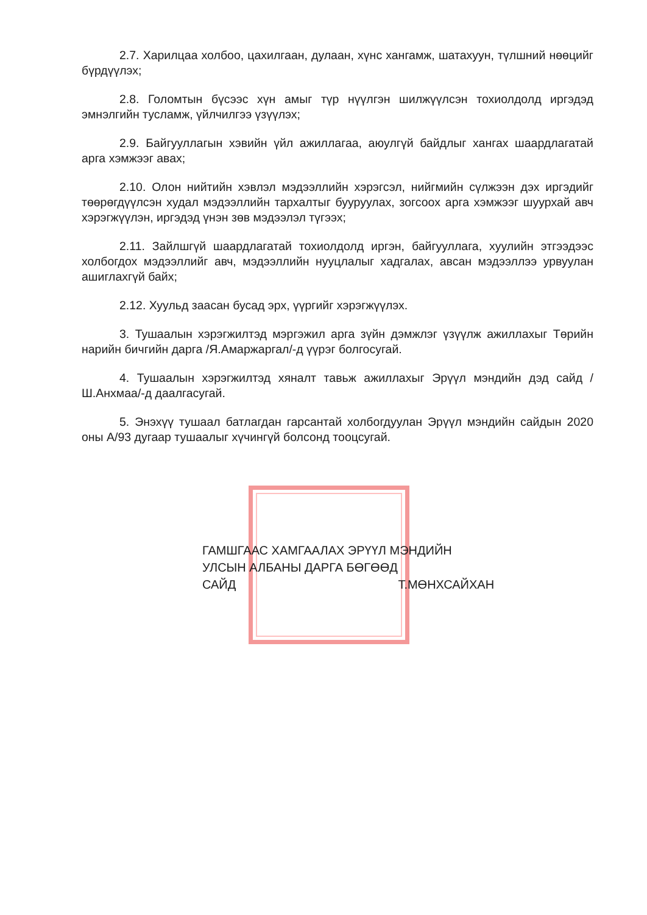2.7. Харилцаа холбоо, цахилгаан, дулаан, хүнс хангамж, шатахуун, түлшний нөөцийг бүрдүүлэх;
2.8. Голомтын бүсээс хүн амыг түр нүүлгэн шилжүүлсэн тохиолдолд иргэдэд эмнэлгийн тусламж, үйлчилгээ үзүүлэх;
2.9. Байгууллагын хэвийн үйл ажиллагаа, аюулгүй байдлыг хангах шаардлагатай арга хэмжээг авах;
2.10. Олон нийтийн хэвлэл мэдээллийн хэрэгсэл, нийгмийн сүлжээн дэх иргэдийг төөрөгдүүлсэн худал мэдээллийн тархалтыг бууруулах, зогсоох арга хэмжээг шуурхай авч хэрэгжүүлэн, иргэдэд үнэн зөв мэдээлэл түгээх;
2.11. Зайлшгүй шаардлагатай тохиолдолд иргэн, байгууллага, хуулийн этгээдээс холбогдох мэдээллийг авч, мэдээллийн нууцлалыг хадгалах, авсан мэдээллээ урвуулан ашиглахгүй байх;
2.12. Хуульд заасан бусад эрх, үүргийг хэрэгжүүлэх.
3. Тушаалын хэрэгжилтэд мэргэжил арга зүйн дэмжлэг үзүүлж ажиллахыг Төрийн нарийн бичгийн дарга /Я.Амаржаргал/-д үүрэг болгосугай.
4. Тушаалын хэрэгжилтэд хяналт тавьж ажиллахыг Эрүүл мэндийн дэд сайд /Ш.Анхмаа/-д даалгасугай.
5. Энэхүү тушаал батлагдан гарсантай холбогдуулан Эрүүл мэндийн сайдын 2020 оны А/93 дугаар тушаалыг хүчингүй болсонд тооцсугай.
ГАМШГААС ХАМГААЛАХ ЭРҮҮЛ МЭНДИЙН
УЛСЫН АЛБАНЫ ДАРГА БӨГӨӨД
САЙД Т.МӨНХСАЙХАН